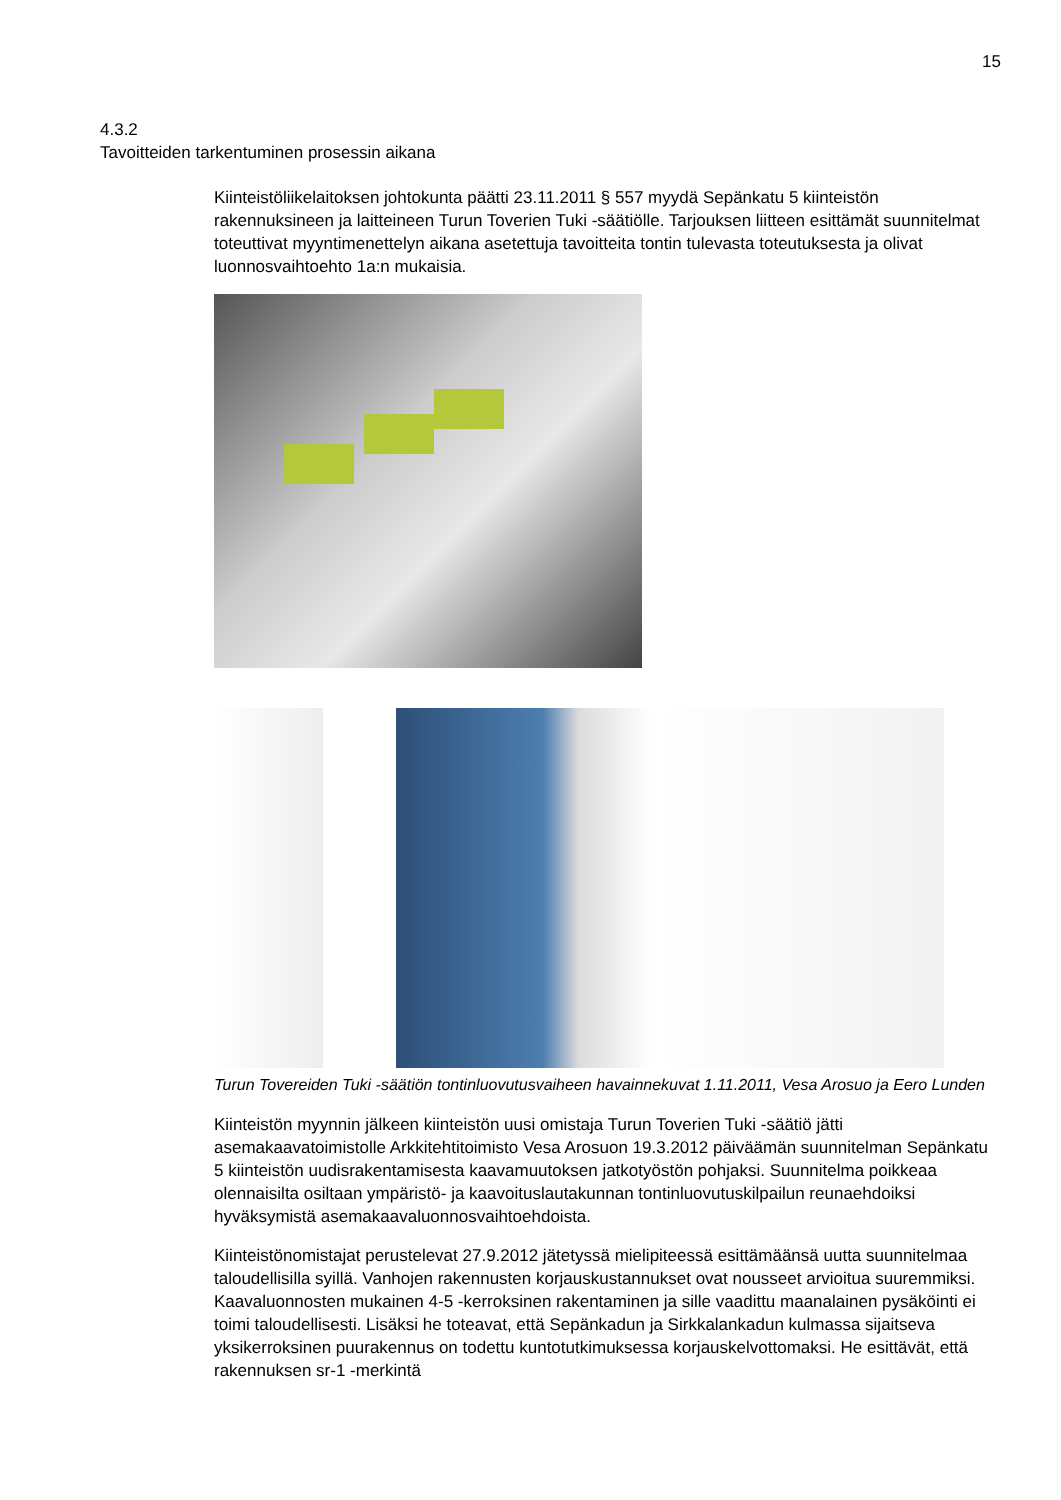15
4.3.2
Tavoitteiden tarkentuminen prosessin aikana
Kiinteistöliikelaitoksen johtokunta päätti 23.11.2011 § 557 myydä Sepänkatu 5 kiinteistön rakennuksineen ja laitteineen Turun Toverien Tuki -säätiölle. Tarjouksen liitteen esittämät suunnitelmat toteuttivat myyntimenettelyn aikana asetettuja tavoitteita tontin tulevasta toteutuksesta ja olivat luonnosvaihtoehto 1a:n mukaisia.
Turun Tovereiden Tuki -säätiön tontinluovutusvaiheen havainnekuvat 1.11.2011, Vesa Arosuo ja Eero Lunden
Kiinteistön myynnin jälkeen kiinteistön uusi omistaja Turun Toverien Tuki -säätiö jätti asemakaavatoimistolle Arkkitehtitoimisto Vesa Arosuon 19.3.2012 päiväämän suunnitelman Sepänkatu 5 kiinteistön uudisrakentamisesta kaavamuutoksen jatkotyöstön pohjaksi. Suunnitelma poikkeaa olennaisilta osiltaan ympäristö- ja kaavoituslautakunnan tontinluovutuskilpailun reunaehdoiksi hyväksymistä asemakaavaluonnosvaihtoehdoista.
Kiinteistönomistajat perustelevat 27.9.2012 jätetyssä mielipiteessä esittämäänsä uutta suunnitelmaa taloudellisilla syillä. Vanhojen rakennusten korjauskustannukset ovat nousseet arvioitua suuremmiksi. Kaavaluonnosten mukainen 4-5 -kerroksinen rakentaminen ja sille vaadittu maanalainen pysäköinti ei toimi taloudellisesti. Lisäksi he toteavat, että Sepänkadun ja Sirkkalankadun kulmassa sijaitseva yksikerroksinen puurakennus on todettu kuntotutkimuksessa korjauskelvottomaksi. He esittävät, että rakennuksen sr-1 -merkintä